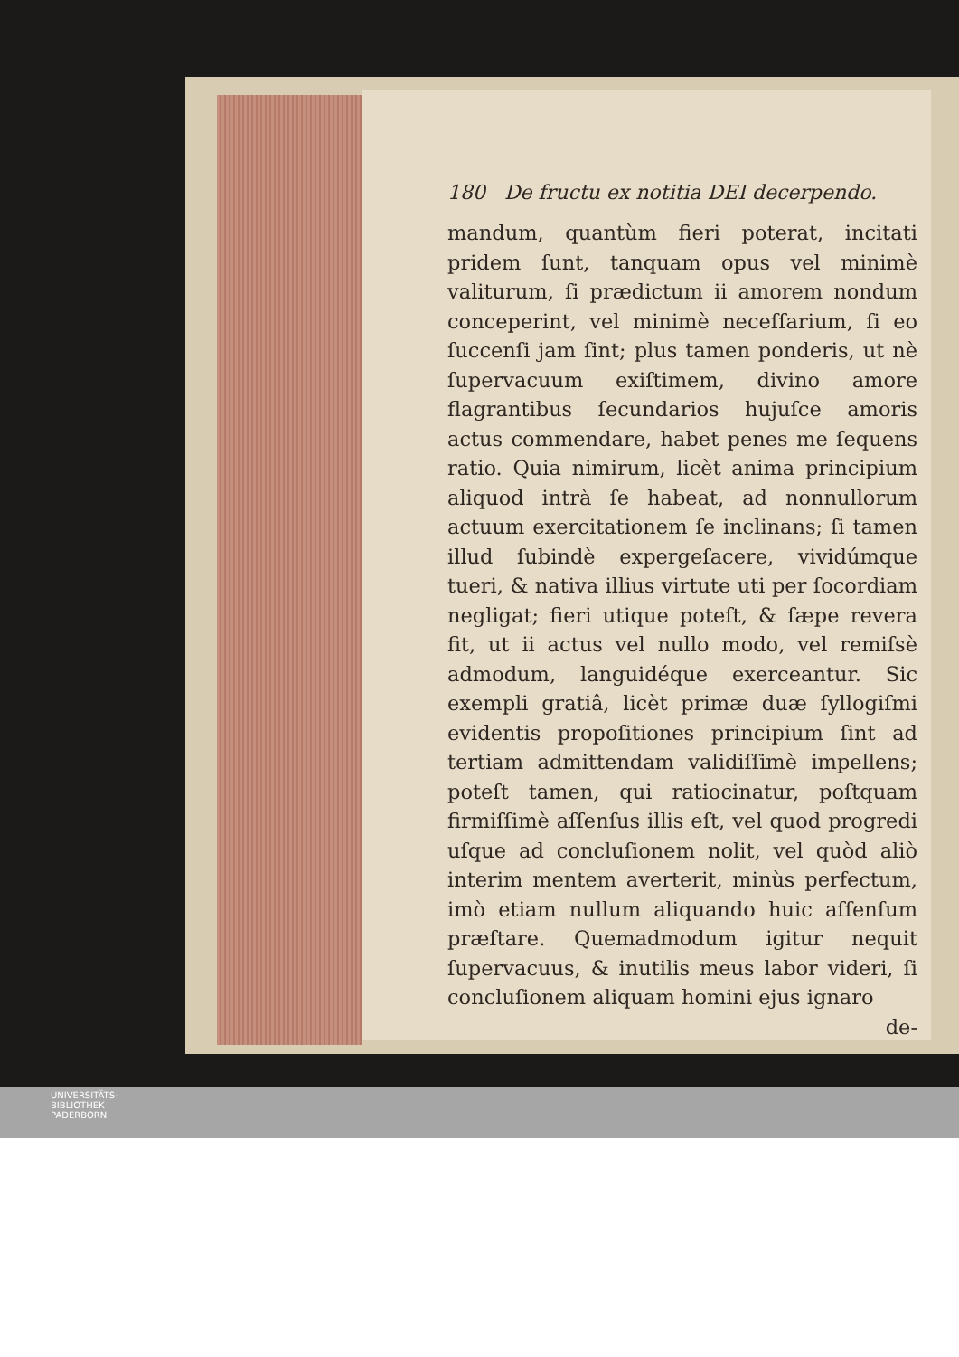180 De fructu ex notitia DEI decerpendo.
mandum, quantùm fieri poterat, incitati pridem ſunt, tanquam opus vel minimè valiturum, ſi prædictum ii amorem nondum conceperint, vel minimè neceſſarium, ſi eo ſucc­enſi jam ſint; plus tamen ponderis, ut nè ſupervacuum exiſtimem, divino amore flagrantibus ſecundarios hujuſce amoris actus commendare, habet penes me ſequens ratio. Quia nimirum, licèt anima principium aliquod intrà ſe habeat, ad nonnullorum actuum exercitationem ſe inclinans; ſi tamen illud ſubindè expergeſacere, vividúmque tueri, & nativa illius virtute uti per ſocordiam negligat; fieri utique poteſt, & ſæpe revera fit, ut ii actus vel nullo modo, vel remiſsè admodum, languidéque exerceantur. Sic exempli gratiâ, licèt primæ duæ ſyllogiſmi evidentis propoſitiones principium ſint ad tertiam admittendam validiſſimè impellens; poteſt tamen, qui ratiocinatur, poſtquam firmiſſimè aſſenſus illis eſt, vel quod progredi uſque ad concluſionem nolit, vel quòd aliò interim mentem averterit, minùs perfectum, imò etiam nullum aliquando huic aſſenſum præſtare. Quemadmodum igitur nequit ſupervacuus, & inutilis meus labor videri, ſi concluſionem aliquam homini ejus ignaro
de-
UNIVERSITÄTS-
BIBLIOTHEK
PADERBORN